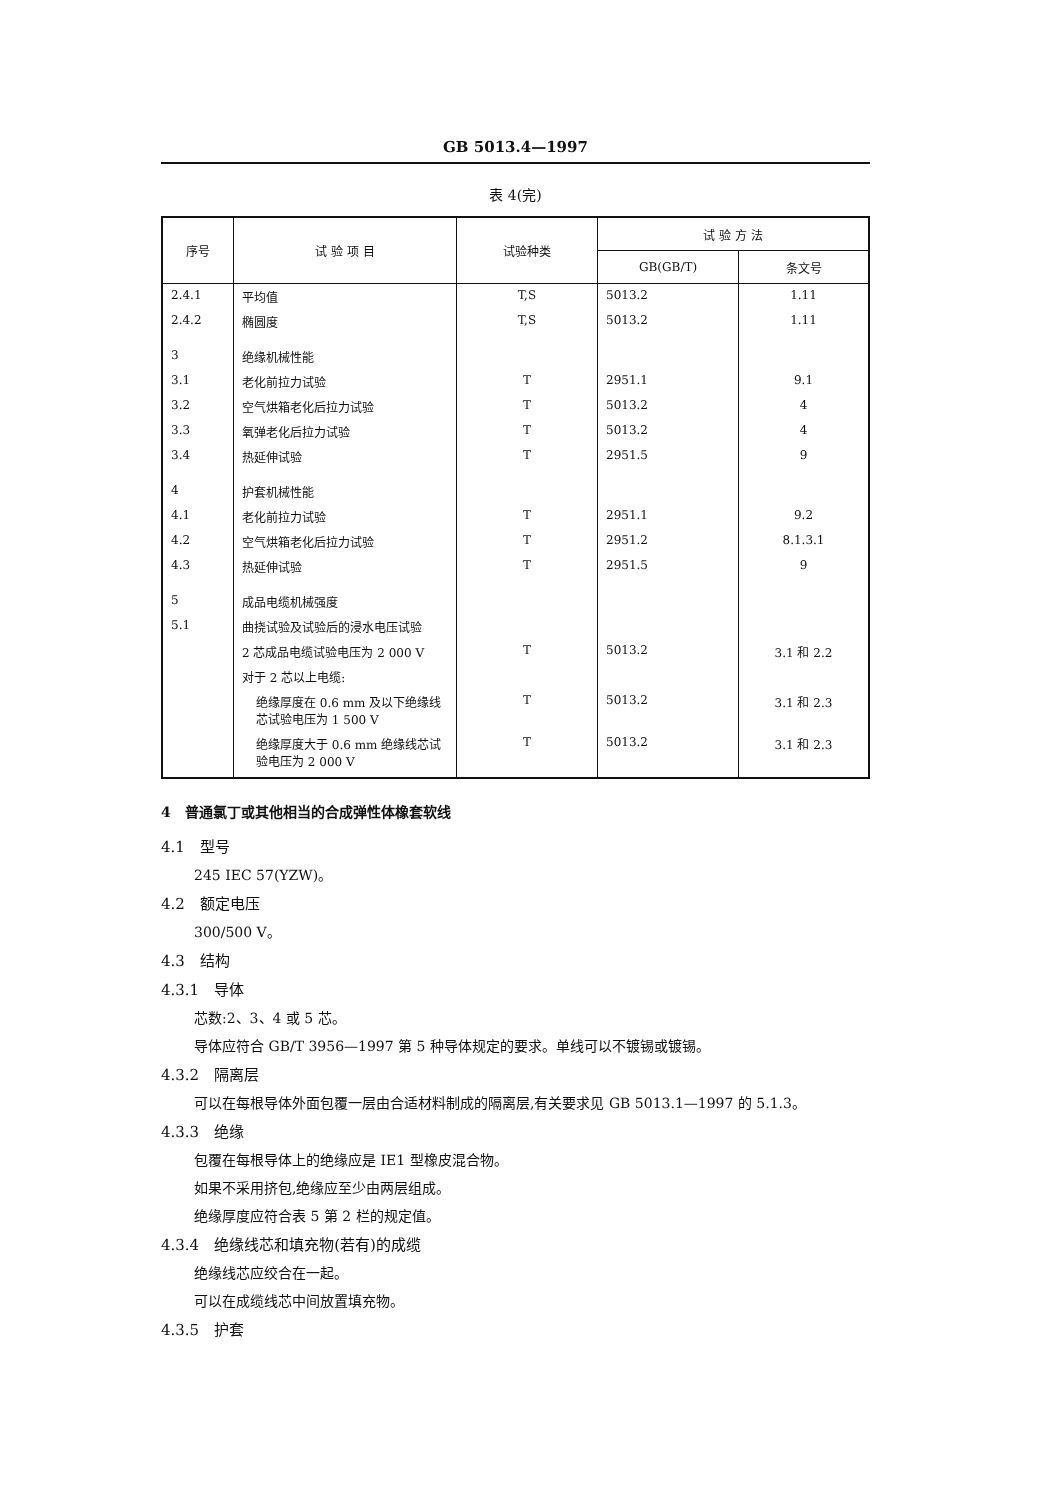GB 5013.4—1997
表 4(完)
| 序号 | 试 验 项 目 | 试验种类 | 试 验 方 法 | |
| --- | --- | --- | --- | --- |
| | | | GB(GB/T) | 条文号 |
| 2.4.1 | 平均值 | T,S | 5013.2 | 1.11 |
| 2.4.2 | 椭圆度 | T,S | 5013.2 | 1.11 |
| 3 | 绝缘机械性能 | | | |
| 3.1 | 老化前拉力试验 | T | 2951.1 | 9.1 |
| 3.2 | 空气烘箱老化后拉力试验 | T | 5013.2 | 4 |
| 3.3 | 氧弹老化后拉力试验 | T | 5013.2 | 4 |
| 3.4 | 热延伸试验 | T | 2951.5 | 9 |
| 4 | 护套机械性能 | | | |
| 4.1 | 老化前拉力试验 | T | 2951.1 | 9.2 |
| 4.2 | 空气烘箱老化后拉力试验 | T | 2951.2 | 8.1.3.1 |
| 4.3 | 热延伸试验 | T | 2951.5 | 9 |
| 5 | 成品电缆机械强度 | | | |
| 5.1 | 曲挠试验及试验后的浸水电压试验 | | | |
| | 2 芯成品电缆试验电压为 2 000 V | T | 5013.2 | 3.1 和 2.2 |
| | 对于 2 芯以上电缆: | | | |
| | 绝缘厚度在 0.6 mm 及以下绝缘线芯试验电压为 1 500 V | T | 5013.2 | 3.1 和 2.3 |
| | 绝缘厚度大于 0.6 mm 绝缘线芯试验电压为 2 000 V | T | 5013.2 | 3.1 和 2.3 |
4　普通氯丁或其他相当的合成弹性体橡套软线
4.1　型号
245 IEC 57(YZW)。
4.2　额定电压
300/500 V。
4.3　结构
4.3.1　导体
芯数:2、3、4 或 5 芯。
导体应符合 GB/T 3956—1997 第 5 种导体规定的要求。单线可以不镀锡或镀锡。
4.3.2　隔离层
可以在每根导体外面包覆一层由合适材料制成的隔离层,有关要求见 GB 5013.1—1997 的 5.1.3。
4.3.3　绝缘
包覆在每根导体上的绝缘应是 IE1 型橡皮混合物。
如果不采用挤包,绝缘应至少由两层组成。
绝缘厚度应符合表 5 第 2 栏的规定值。
4.3.4　绝缘线芯和填充物(若有)的成缆
绝缘线芯应绞合在一起。
可以在成缆线芯中间放置填充物。
4.3.5　护套